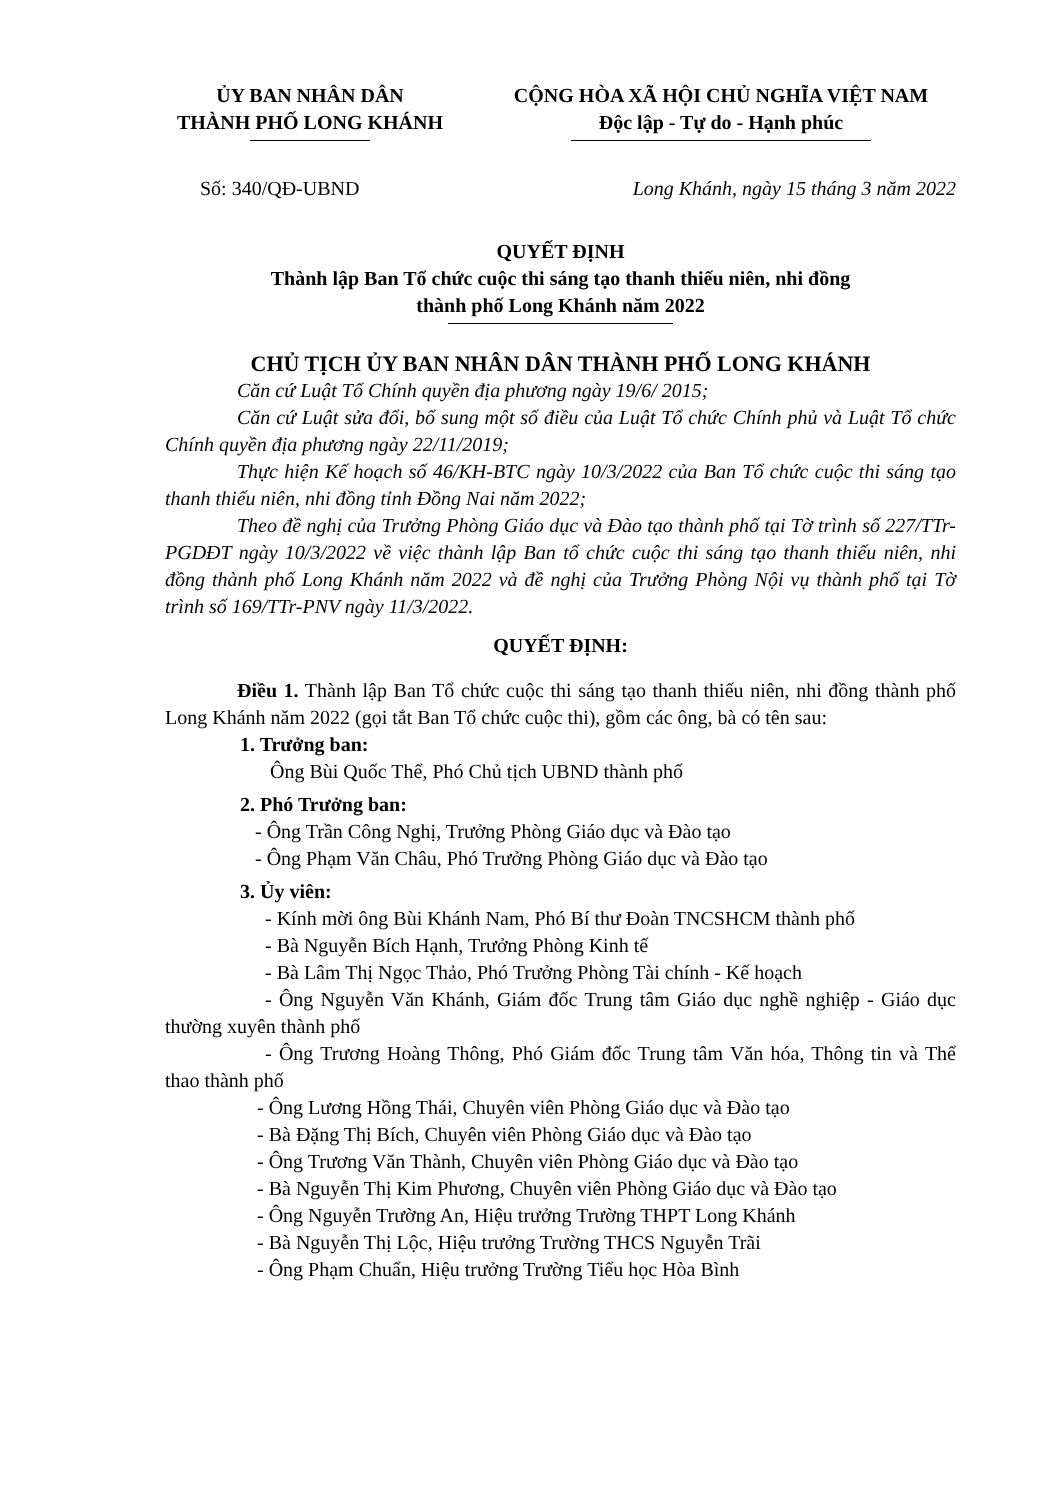ỦY BAN NHÂN DÂN
THÀNH PHỐ LONG KHÁNH
CỘNG HÒA XÃ HỘI CHỦ NGHĨA VIỆT NAM
Độc lập - Tự do - Hạnh phúc
Số: 340/QĐ-UBND Long Khánh, ngày 15 tháng 3 năm 2022
QUYẾT ĐỊNH
Thành lập Ban Tổ chức cuộc thi sáng tạo thanh thiếu niên, nhi đồng
thành phố Long Khánh năm 2022
CHỦ TỊCH ỦY BAN NHÂN DÂN THÀNH PHỐ LONG KHÁNH
Căn cứ Luật Tổ Chính quyền địa phương ngày 19/6/ 2015;
Căn cứ Luật sửa đổi, bổ sung một số điều của Luật Tổ chức Chính phủ và Luật Tổ chức Chính quyền địa phương ngày 22/11/2019;
Thực hiện Kế hoạch số 46/KH-BTC ngày 10/3/2022 của Ban Tổ chức cuộc thi sáng tạo thanh thiếu niên, nhi đồng tỉnh Đồng Nai năm 2022;
Theo đề nghị của Trưởng Phòng Giáo dục và Đào tạo thành phố tại Tờ trình số 227/TTr-PGDĐT ngày 10/3/2022 về việc thành lập Ban tổ chức cuộc thi sáng tạo thanh thiếu niên, nhi đồng thành phố Long Khánh năm 2022 và đề nghị của Trưởng Phòng Nội vụ thành phố tại Tờ trình số 169/TTr-PNV ngày 11/3/2022.
QUYẾT ĐỊNH:
Điều 1. Thành lập Ban Tổ chức cuộc thi sáng tạo thanh thiếu niên, nhi đồng thành phố Long Khánh năm 2022 (gọi tắt Ban Tổ chức cuộc thi), gồm các ông, bà có tên sau:
1. Trưởng ban:
Ông Bùi Quốc Thể, Phó Chủ tịch UBND thành phố
2. Phó Trưởng ban:
- Ông Trần Công Nghị, Trưởng Phòng Giáo dục và Đào tạo
- Ông Phạm Văn Châu, Phó Trưởng Phòng Giáo dục và Đào tạo
3. Ủy viên:
- Kính mời ông Bùi Khánh Nam, Phó Bí thư Đoàn TNCSHCM thành phố
- Bà Nguyễn Bích Hạnh, Trưởng Phòng Kinh tế
- Bà Lâm Thị Ngọc Thảo, Phó Trưởng Phòng Tài chính - Kế hoạch
- Ông Nguyễn Văn Khánh, Giám đốc Trung tâm Giáo dục nghề nghiệp - Giáo dục thường xuyên thành phố
- Ông Trương Hoàng Thông, Phó Giám đốc Trung tâm Văn hóa, Thông tin và Thể thao thành phố
- Ông Lương Hồng Thái, Chuyên viên Phòng Giáo dục và Đào tạo
- Bà Đặng Thị Bích, Chuyên viên Phòng Giáo dục và Đào tạo
- Ông Trương Văn Thành, Chuyên viên Phòng Giáo dục và Đào tạo
- Bà Nguyễn Thị Kim Phương, Chuyên viên Phòng Giáo dục và Đào tạo
- Ông Nguyễn Trường An, Hiệu trưởng Trường THPT Long Khánh
- Bà Nguyễn Thị Lộc, Hiệu trưởng Trường THCS Nguyễn Trãi
- Ông Phạm Chuẩn, Hiệu trưởng Trường Tiểu học Hòa Bình